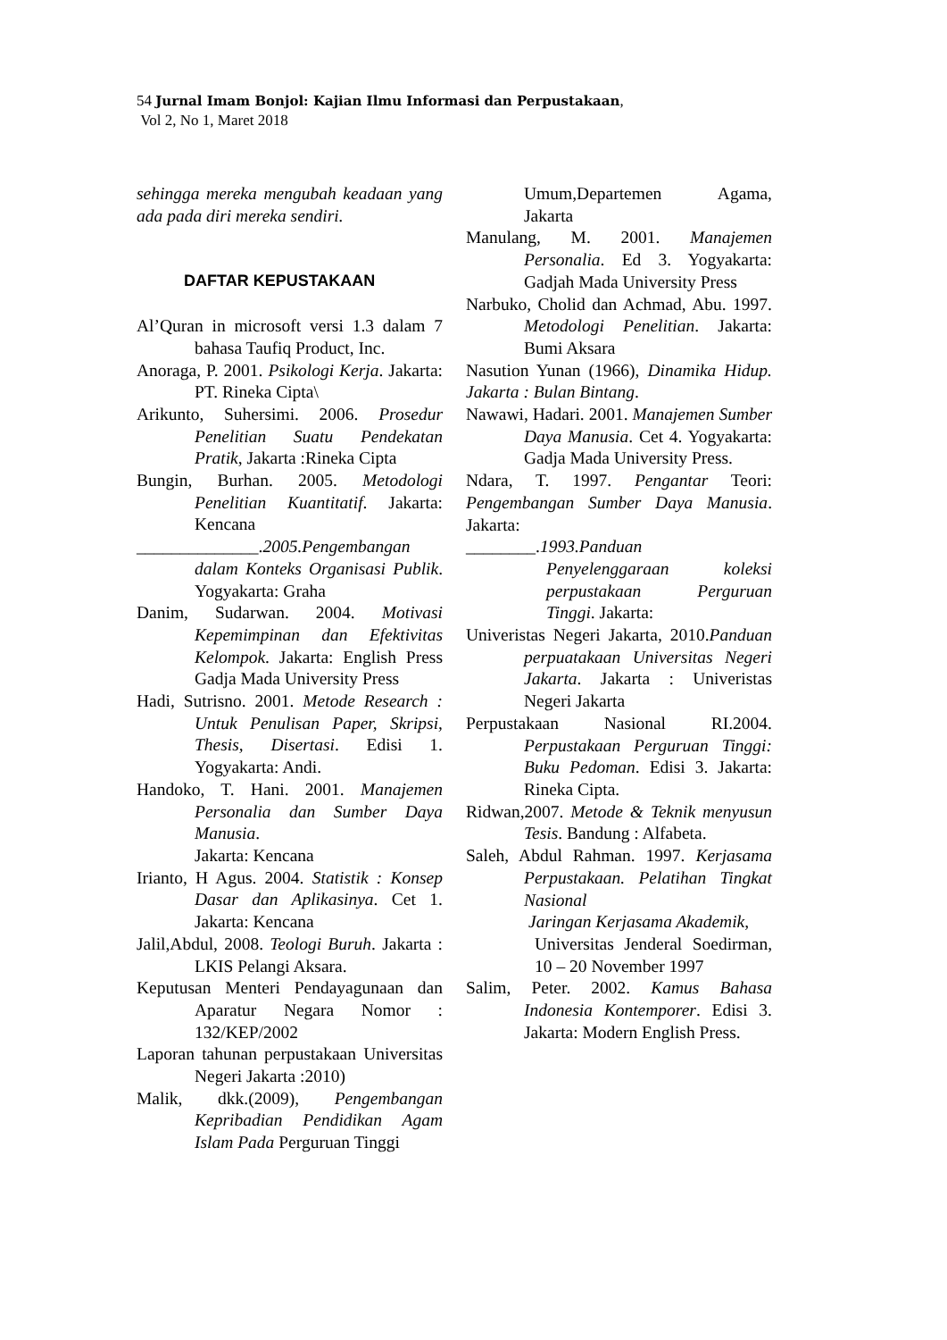54 Jurnal Imam Bonjol: Kajian Ilmu Informasi dan Perpustakaan,
Vol 2, No 1, Maret 2018
sehingga mereka mengubah keadaan yang ada pada diri mereka sendiri.
DAFTAR KEPUSTAKAAN
Al’Quran in microsoft versi 1.3 dalam 7 bahasa Taufiq Product, Inc.
Anoraga, P. 2001. Psikologi Kerja. Jakarta: PT. Rineka Cipta\
Arikunto, Suhersimi. 2006. Prosedur Penelitian Suatu Pendekatan Pratik, Jakarta :Rineka Cipta
Bungin, Burhan. 2005. Metodologi Penelitian Kuantitatif. Jakarta: Kencana
______________.2005.Pengembangan dalam Konteks Organisasi Publik. Yogyakarta: Graha
Danim, Sudarwan. 2004. Motivasi Kepemimpinan dan Efektivitas Kelompok. Jakarta: English Press Gadja Mada University Press
Hadi, Sutrisno. 2001. Metode Research : Untuk Penulisan Paper, Skripsi, Thesis, Disertasi. Edisi 1. Yogyakarta: Andi.
Handoko, T. Hani. 2001. Manajemen Personalia dan Sumber Daya Manusia.
Jakarta: Kencana
Irianto, H Agus. 2004. Statistik : Konsep Dasar dan Aplikasinya. Cet 1. Jakarta: Kencana
Jalil,Abdul, 2008. Teologi Buruh. Jakarta : LKIS Pelangi Aksara.
Keputusan Menteri Pendayagunaan dan Aparatur Negara Nomor : 132/KEP/2002
Laporan tahunan perpustakaan Universitas Negeri Jakarta :2010)
Malik, dkk.(2009), Pengembangan Kepribadian Pendidikan Agam Islam Pada Perguruan Tinggi
Umum,Departemen Agama, Jakarta
Manulang, M. 2001. Manajemen Personalia. Ed 3. Yogyakarta: Gadjah Mada University Press
Narbuko, Cholid dan Achmad, Abu. 1997. Metodologi Penelitian. Jakarta: Bumi Aksara
Nasution Yunan (1966), Dinamika Hidup. Jakarta : Bulan Bintang.
Nawawi, Hadari. 2001. Manajemen Sumber Daya Manusia. Cet 4. Yogyakarta: Gadja Mada University Press.
Ndara, T. 1997. Pengantar Teori: Pengembangan Sumber Daya Manusia. Jakarta:
________.1993.Panduan
Penyelenggaraan koleksi perpustakaan Perguruan Tinggi. Jakarta:
Univeristas Negeri Jakarta, 2010.Panduan perpuatakaan Universitas Negeri Jakarta. Jakarta : Univeristas Negeri Jakarta
Perpustakaan Nasional RI.2004. Perpustakaan Perguruan Tinggi: Buku Pedoman. Edisi 3. Jakarta: Rineka Cipta.
Ridwan,2007. Metode & Teknik menyusun Tesis. Bandung : Alfabeta.
Saleh, Abdul Rahman. 1997. Kerjasama Perpustakaan. Pelatihan Tingkat Nasional
Jaringan Kerjasama Akademik,
Universitas Jenderal Soedirman, 10 – 20 November 1997
Salim, Peter. 2002. Kamus Bahasa Indonesia Kontemporer. Edisi 3. Jakarta: Modern English Press.